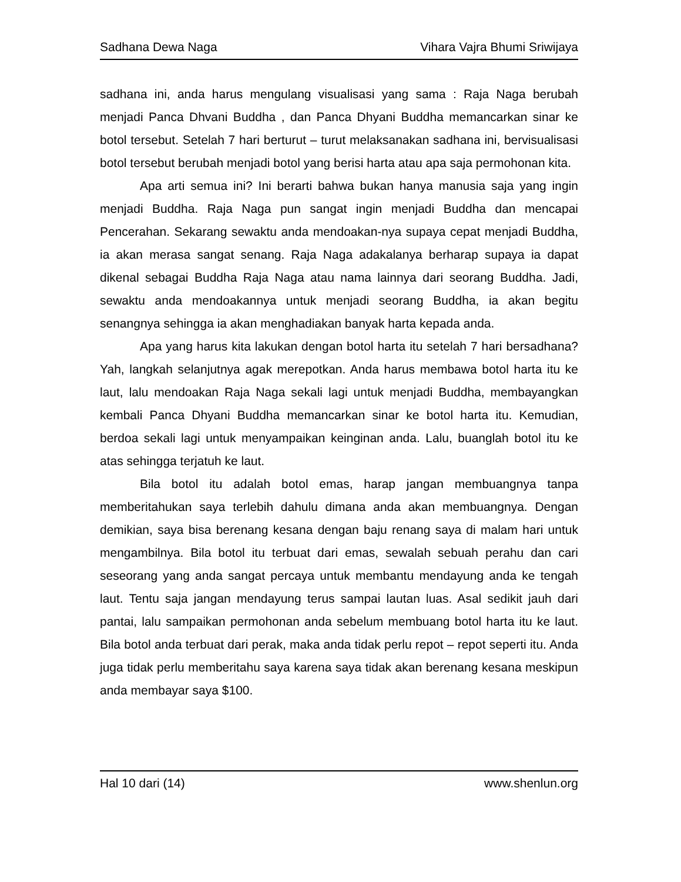Sadhana Dewa Naga Vihara Vajra Bhumi Sriwijaya
sadhana ini, anda harus mengulang visualisasi yang sama : Raja Naga berubah menjadi Panca Dhvani Buddha , dan Panca Dhyani Buddha memancarkan sinar ke botol tersebut. Setelah 7 hari berturut – turut melaksanakan sadhana ini, bervisualisasi botol tersebut berubah menjadi botol yang berisi harta atau apa saja permohonan kita.
Apa arti semua ini? Ini berarti bahwa bukan hanya manusia saja yang ingin menjadi Buddha. Raja Naga pun sangat ingin menjadi Buddha dan mencapai Pencerahan. Sekarang sewaktu anda mendoakan-nya supaya cepat menjadi Buddha, ia akan merasa sangat senang. Raja Naga adakalanya berharap supaya ia dapat dikenal sebagai Buddha Raja Naga atau nama lainnya dari seorang Buddha. Jadi, sewaktu anda mendoakannya untuk menjadi seorang Buddha, ia akan begitu senangnya sehingga ia akan menghadiakan banyak harta kepada anda.
Apa yang harus kita lakukan dengan botol harta itu setelah 7 hari bersadhana? Yah, langkah selanjutnya agak merepotkan. Anda harus membawa botol harta itu ke laut, lalu mendoakan Raja Naga sekali lagi untuk menjadi Buddha, membayangkan kembali Panca Dhyani Buddha memancarkan sinar ke botol harta itu. Kemudian, berdoa sekali lagi untuk menyampaikan keinginan anda. Lalu, buanglah botol itu ke atas sehingga terjatuh ke laut.
Bila botol itu adalah botol emas, harap jangan membuangnya tanpa memberitahukan saya terlebih dahulu dimana anda akan membuangnya. Dengan demikian, saya bisa berenang kesana dengan baju renang saya di malam hari untuk mengambilnya. Bila botol itu terbuat dari emas, sewalah sebuah perahu dan cari seseorang yang anda sangat percaya untuk membantu mendayung anda ke tengah laut. Tentu saja jangan mendayung terus sampai lautan luas. Asal sedikit jauh dari pantai, lalu sampaikan permohonan anda sebelum membuang botol harta itu ke laut. Bila botol anda terbuat dari perak, maka anda tidak perlu repot – repot seperti itu. Anda juga tidak perlu memberitahu saya karena saya tidak akan berenang kesana meskipun anda membayar saya $100.
Hal 10 dari (14) www.shenlun.org